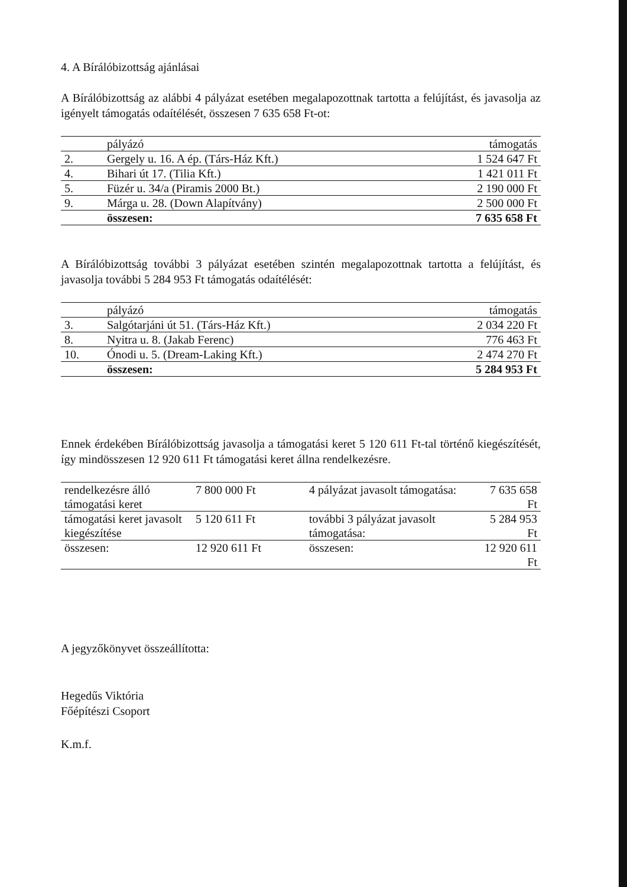4. A Bírálóbizottság ajánlásai
A Bírálóbizottság az alábbi 4 pályázat esetében megalapozottnak tartotta a felújítást, és javasolja az igényelt támogatás odaítélését, összesen 7 635 658 Ft-ot:
| | pályázó | támogatás |
| --- | --- | --- |
| 2. | Gergely u. 16. A ép. (Társ-Ház Kft.) | 1 524 647 Ft |
| 4. | Bihari út 17. (Tilia Kft.) | 1 421 011 Ft |
| 5. | Füzér u. 34/a (Piramis 2000 Bt.) | 2 190 000 Ft |
| 9. | Márga u. 28. (Down Alapítvány) | 2 500 000 Ft |
| | összesen: | 7 635 658 Ft |
A Bírálóbizottság további 3 pályázat esetében szintén megalapozottnak tartotta a felújítást, és javasolja további 5 284 953 Ft támogatás odaítélését:
| | pályázó | támogatás |
| --- | --- | --- |
| 3. | Salgótarjáni út 51. (Társ-Ház Kft.) | 2 034 220 Ft |
| 8. | Nyitra u. 8. (Jakab Ferenc) | 776 463 Ft |
| 10. | Ónodi u. 5. (Dream-Laking Kft.) | 2 474 270 Ft |
| | összesen: | 5 284 953 Ft |
Ennek érdekében Bírálóbizottság javasolja a támogatási keret 5 120 611 Ft-tal történő kiegészítését, így mindösszesen 12 920 611 Ft támogatási keret állna rendelkezésre.
| rendelkezésre álló támogatási keret | 7 800 000 Ft | 4 pályázat javasolt támogatása: | 7 635 658 Ft |
| támogatási keret javasolt kiegészítése | 5 120 611 Ft | további 3 pályázat javasolt támogatása: | 5 284 953 Ft |
| összesen: | 12 920 611 Ft | összesen: | 12 920 611 Ft |
A jegyzőkönyvet összeállította:
Hegedűs Viktória
Főépítészi Csoport
K.m.f.